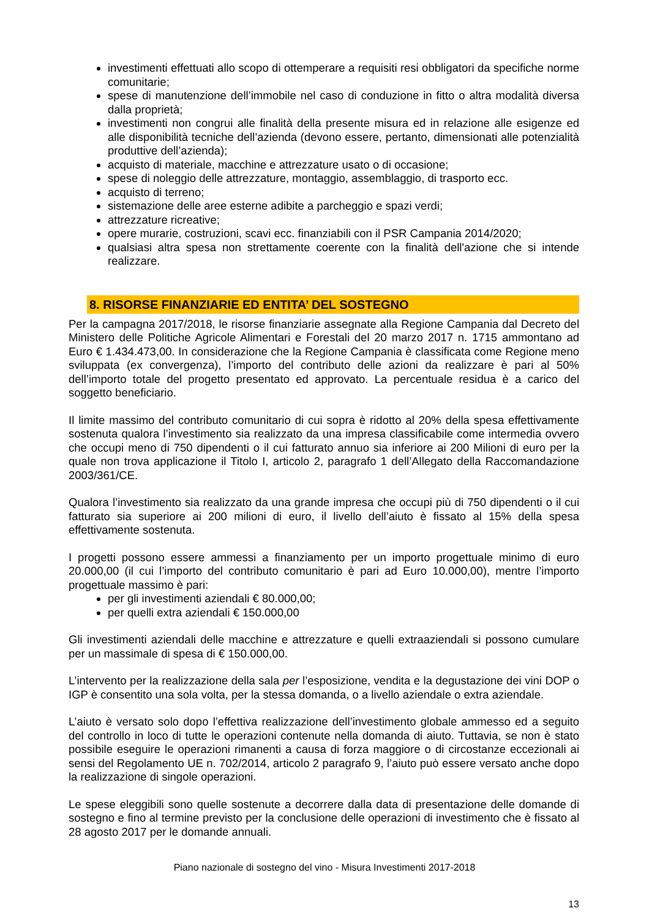investimenti effettuati allo scopo di ottemperare a requisiti resi obbligatori da specifiche norme comunitarie;
spese di manutenzione dell’immobile nel caso di conduzione in fitto o altra modalità diversa dalla proprietà;
investimenti non congrui alle finalità della presente misura ed in relazione alle esigenze ed alle disponibilità tecniche dell’azienda (devono essere, pertanto, dimensionati alle potenzialità produttive dell’azienda);
acquisto di materiale, macchine e attrezzature usato o di occasione;
spese di noleggio delle attrezzature, montaggio, assemblaggio, di trasporto ecc.
acquisto di terreno;
sistemazione delle aree esterne adibite a parcheggio e spazi verdi;
attrezzature ricreative;
opere murarie, costruzioni, scavi ecc. finanziabili con il PSR Campania 2014/2020;
qualsiasi altra spesa non strettamente coerente con la finalità dell'azione che si intende realizzare.
8. RISORSE FINANZIARIE ED ENTITA’ DEL SOSTEGNO
Per la campagna 2017/2018, le risorse finanziarie assegnate alla Regione Campania dal Decreto del Ministero delle Politiche Agricole Alimentari e Forestali del 20 marzo 2017 n. 1715 ammontano ad Euro € 1.434.473,00. In considerazione che la Regione Campania è classificata come Regione meno sviluppata (ex convergenza), l’importo del contributo delle azioni da realizzare è pari al 50% dell’importo totale del progetto presentato ed approvato. La percentuale residua è a carico del soggetto beneficiario.
Il limite massimo del contributo comunitario di cui sopra è ridotto al 20% della spesa effettivamente sostenuta qualora l’investimento sia realizzato da una impresa classificabile come intermedia ovvero che occupi meno di 750 dipendenti o il cui fatturato annuo sia inferiore ai 200 Milioni di euro per la quale non trova applicazione il Titolo I, articolo 2, paragrafo 1 dell’Allegato della Raccomandazione 2003/361/CE.
Qualora l’investimento sia realizzato da una grande impresa che occupi più di 750 dipendenti o il cui fatturato sia superiore ai 200 milioni di euro, il livello dell’aiuto è fissato al 15% della spesa effettivamente sostenuta.
I progetti possono essere ammessi a finanziamento per un importo progettuale minimo di euro 20.000,00 (il cui l’importo del contributo comunitario è pari ad Euro 10.000,00), mentre l’importo progettuale massimo è pari:
per gli investimenti aziendali € 80.000,00;
per quelli extra aziendali € 150.000,00
Gli investimenti aziendali delle macchine e attrezzature e quelli extraaziendali si possono cumulare per un massimale di spesa di € 150.000,00.
L’intervento per la realizzazione della sala per l’esposizione, vendita e la degustazione dei vini DOP o IGP è consentito una sola volta, per la stessa domanda, o a livello aziendale o extra aziendale.
L’aiuto è versato solo dopo l’effettiva realizzazione dell’investimento globale ammesso ed a seguito del controllo in loco di tutte le operazioni contenute nella domanda di aiuto. Tuttavia, se non è stato possibile eseguire le operazioni rimanenti a causa di forza maggiore o di circostanze eccezionali ai sensi del Regolamento UE n. 702/2014, articolo 2 paragrafo 9, l’aiuto può essere versato anche dopo la realizzazione di singole operazioni.
Le spese eleggibili sono quelle sostenute a decorrere dalla data di presentazione delle domande di sostegno e fino al termine previsto per la conclusione delle operazioni di investimento che è fissato al 28 agosto 2017 per le domande annuali.
Piano nazionale di sostegno del vino - Misura Investimenti 2017-2018
13